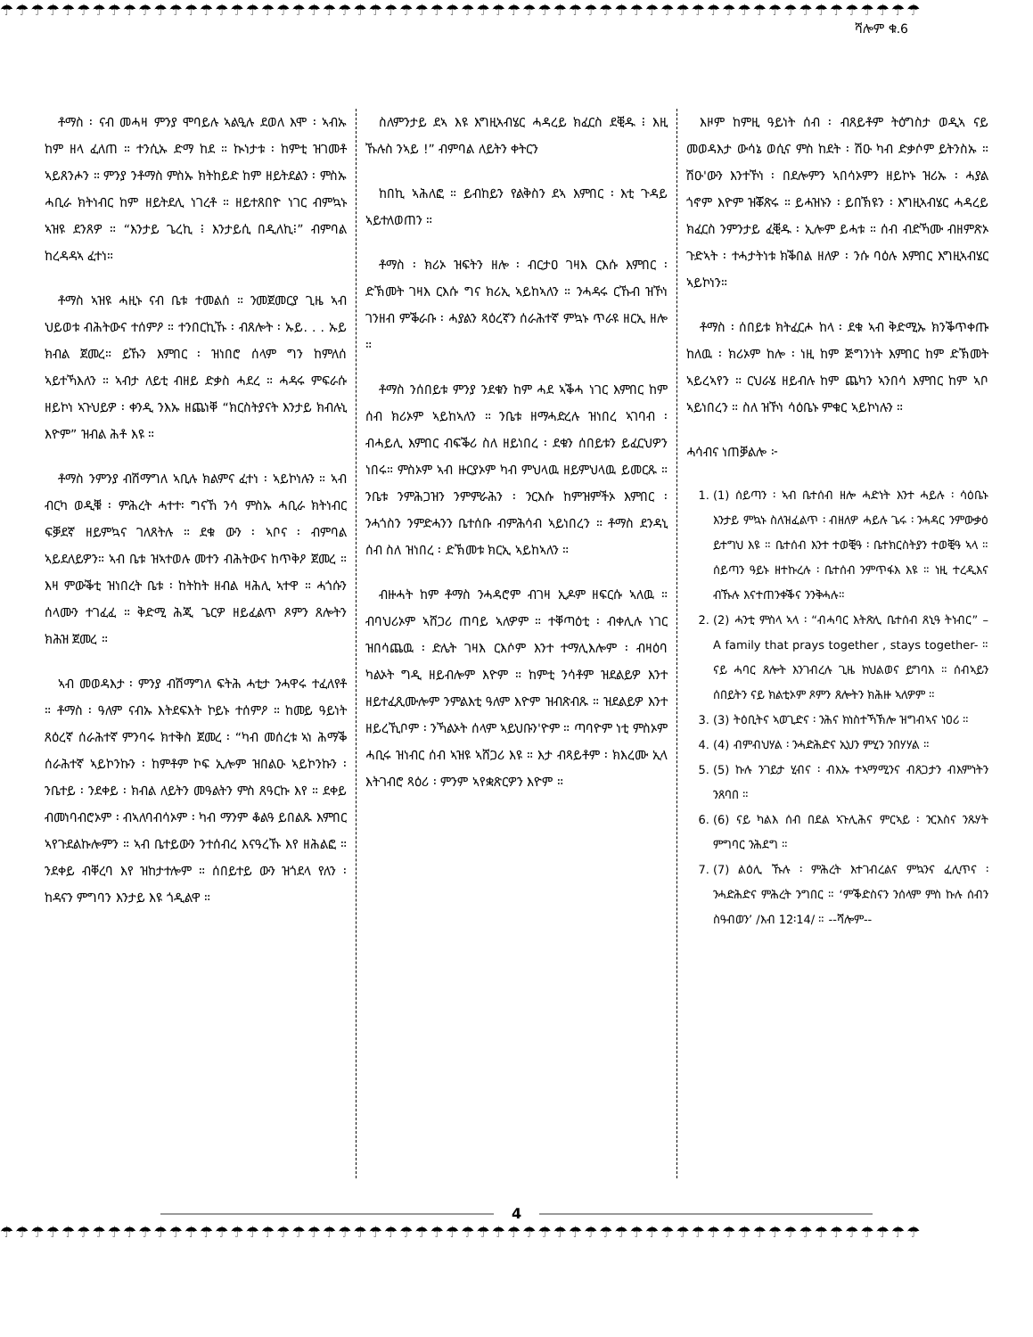☂☂☂☂☂☂☂☂☂☂☂☂☂☂☂☂☂☂☂☂☂☂☂☂☂☂☂☂☂☂☂☂☂☂☂☂☂☂☂☂☂☂☂☂☂☂☂☂☂☂☂☂☂☂☂☂☂☂☂☂
ሻሎም ቁ.6
ቶማስ ፡ ናብ መሓዛ ምንያ ሞባይሉ ኣልዒሉ ደወለ እሞ ፡ ኣብኡ ከም ዘላ ፈለጠ ። ተንሲኡ ድማ ከደ ። ኲነታቱ ፡ ከምቲ ዝገመቶ ኣይጸንሖን ። ምንያ ንቶማስ ምስኡ ክትከይድ ከም ዘይትደልን ፡ ምስኡ ሓቢራ ክትነብር ከም ዘይትደሊ ነገረቶ ። ዘይተጸበዮ ነገር ብምኳኑ ኣዝዩ ደንጸዎ ። “እንታይ ጌረኪ ፧ እንታይሲ በዲለኪ፧” ብምባል ከረዳዳኣ ፈተነ።
ቶማስ ኣዝዩ ሓዚኑ ናብ ቤቱ ተመልሰ ። ንመጀመርያ ጊዜ ኣብ ህይወቱ ብሕትውና ተሰምዖ ። ተንበርኪኹ ፡ ብጸሎት ፡ ኡይ. . . ኡይ ክብል ጀመረ። ይኹን እምበር ፡ ዝነበሮ ሰላም ግን ከምለሰ ኣይተኻእለን ። ኣብታ ለይቲ ብዘይ ድቃስ ሓደረ ። ሓዳሩ ምፍራሱ ዘይኮነ ኣጉህይዎ ፡ ቀንዲ ንእኡ ዘጨነቐ “ክርስትያናት እንታይ ክብሉኒ እዮም” ዝብል ሕቶ እዩ ።
ቶማስ ንምንያ ብሽማግለ ኣቢሉ ክልምና ፈተነ ፡ ኣይኮነሉን ። ኣብ ብርካ ወዲቑ ፡ ምሕረት ሓተተ፡ ግናኸ ንሳ ምስኡ ሓቢራ ክትነብር ፍቓደኛ ዘይምኳና ገለጸትሉ ። ደቁ ውን ፡ ኣቦና ፡ ብምባል ኣይደለይዎን። ኣብ ቤቱ ዝኣተወሉ መተን ብሕትውና ከጥቅዖ ጀመረ ። እዛ ምውቕቲ ዝነበረት ቤቱ ፡ ከትከት ዘብል ዛሕሊ ኣተዋ ። ሓጎሱን ሰላሙን ተገፈፈ ። ቅድሚ ሕጂ ጌርዎ ዘይፈልጥ ጾምን ጸሎትን ክሕዝ ጀመረ ።
ኣብ መወዳእታ ፡ ምንያ ብሽማግለ ፍትሕ ሓቲታ ንሓዋሩ ተፈለየቶ ። ቶማስ ፡ ዓለም ናብኡ እትደፍእት ኮይኑ ተሰምዖ ። ከመይ ዓይነት ጸዕረኛ ሰራሕተኛ ምንባሩ ክተቅስ ጀመረ ፡ “ካብ መሰረቱ ኣነ ሕማቕ ሰራሕተኛ ኣይኮንኩን ፡ ከምቶም ኮፍ ኢሎም ዝበልዑ ኣይኮንኩን ፡ ንቤተይ ፡ ንደቀይ ፡ ክብል ለይትን መዓልትን ምስ ጸዓርኩ እየ ። ደቀይ ብመነባብሮኦም ፡ ብኣለባብሳኦም ፡ ካብ ማንም ቆልዓ ይበልጹ እምበር ኣየጉደልኩሎምን ። ኣብ ቤተይውን ንተሰብረ እናዓረኹ እየ ዘሕልፎ ። ንደቀይ ብቐረባ እየ ዝከታተሎም ። ሰበይተይ ውን ዝጎደላ የለን ፡ ከዳናን ምግባን እንታይ እዩ ጎዲልዋ ።
ስለምንታይ ደኣ እዩ እግዚኣብሄር ሓዳረይ ክፈርስ ደቒዱ ፧ እዚ ኹሉስ ንኣይ !” ብምባል ለይትን ቀትርን
ከበኪ ኣሕለፎ ። ይብከይን የልቅስን ደኣ እምበር ፡ እቲ ጉዳይ ኣይተለወጠን ።
ቶማስ ፡ ክሪኦ ዝፍትን ዘሎ ፡ ብርታዐ ገዛእ ርእሱ እምበር ፡ ድኽመት ገዛእ ርእሱ ግና ክሪኢ ኣይከኣለን ። ንሓዳሩ ርኹብ ዝኾነ ገንዘብ ምቕራቡ ፡ ሓያልን ጻዕረኛን ሰራሕተኛ ምኳኑ ጥራዩ ዘርኢ ዘሎ ።
ቶማስ ንሰበይቱ ምንያ ንደቁን ከም ሓደ ኣቕሓ ነገር እምበር ከም ሰብ ክሪኦም ኣይከኣለን ። ንቤቱ ዘማሓድረሉ ዝነበረ ኣገባብ ፡ ብሓይሊ እምበር ብፍቕሪ ስለ ዘይነበረ ፡ ደቁን ሰበይቱን ይፈርህዎን ነበሩ። ምስኦም ኣብ ዙርያኦም ካብ ምህላዉ ዘይምህላዉ ይመርጹ ። ንቤቱ ንምሕጋዝን ንምምራሕን ፡ ንርእሱ ከምዝምችኦ እምበር ፡ ንሓጎስን ንምድሓንን ቤተሰቡ ብምሕሳብ ኣይነበረን ። ቶማስ ደንዳኒ ሰብ ስለ ዝነበረ ፡ ድኽመቱ ክርኢ ኣይከኣለን ።
ብዙሓት ከም ቶማስ ንሓዳሮም ብገዛ ኢዶም ዘፍርሱ ኣለዉ ። ብባህሪኦም ኣሸጋሪ ጠባይ ኣለዎም ። ተቐጣዕቲ ፡ ብቀሊሉ ነገር ዝበሳጨዉ ፡ ድሌት ገዛእ ርእሶም እንተ ተማሊእሎም ፡ ብዛዕባ ካልኦት ግዲ ዘይብሎም እዮም ። ከምቲ ንሳቶም ዝደልይዎ እንተ ዘይተፈጺሙሎም ንምልእቲ ዓለም እዮም ዝብጽብጹ ። ዝደልይዎ እንተ ዘይረኺቦም ፡ ንኻልኦት ሰላም ኣይህቡን'ዮም ። ጣባዮም ነቲ ምስኦም ሓቢሩ ዝነብር ሰብ ኣዝዩ ኣሸጋሪ እዩ ። እታ ብጻይቶም ፡ ክእረሙ ኢላ እትገብሮ ጻዕሪ ፡ ምንም ኣየቋጽርዎን እዮም ።
እዞም ከምዚ ዓይነት ሰብ ፡ ብጸይቶም ትዕግስታ ወዲኣ ናይ መወዳእታ ውሳኔ ወሲና ምስ ከደት ፡ ሽዑ ካብ ድቃሶም ይትንስኡ ። ሽዑ'ውን እንተኾነ ፡ በደሎምን ኣበሳኦምን ዘይኮኑ ዝሪኡ ፡ ሓያል ጎኖም እዮም ዝቖጽሩ ። ይሓዝኑን ፡ ይበኽዩን ፡ እግዚኣብሄር ሓዳረይ ክፈርስ ንምንታይ ፈቒዱ ፡ ኢሎም ይሓቱ ። ሰብ ብድኻሙ ብዘምጽኦ ጉድኣት ፡ ተሓታትነቱ ክቕበል ዘለዎ ፡ ንሱ ባዕሉ እምበር እግዚኣብሄር ኣይኮነን።
ቶማስ ፡ ሰበይቱ ክትፈርሖ ከላ ፡ ደቁ ኣብ ቅድሚኡ ክንቕጥቀጡ ከለዉ ፡ ክሪኦም ከሎ ፡ ነዚ ከም ጅግንነት እምበር ከም ድኽመት ኣይረኣየን ። ርህራሄ ዘይብሉ ከም ጨካን ኣንበሳ እምበር ከም ኣቦ ኣይነበረን ። ስለ ዝኾነ ሳዕቤኑ ምቁር ኣይኮነሉን ።
ሓሳብና ነጠቓልሎ ፦
1. (1) ሰይጣን ፡ ኣብ ቤተሰብ ዘሎ ሓድነት እንተ ሓይሉ ፡ ሳዕቤኑ እንታይ ምኳኑ ስለዝፈልጥ ፡ ብዘለዎ ሓይሉ ጌሩ ፡ ንሓዳር ንምውቃዕ ይተግህ እዩ ። ቤተሰብ እንተ ተወቒዓ ፡ ቤተክርስትያን ተወቒዓ ኣላ ። ሰይጣን ዓይኑ ዘተኩረሉ ፡ ቤተሰብ ንምጥፋእ እዩ ። ነዚ ተረዲእና ብኹሉ እናተጠንቀቕና ንንቅሓሉ።
2. (2) ሓንቲ ምስላ ኣላ ፡ “ብሓባር እትጽሊ ቤተሰብ ጸኒዓ ትነብር” – A family that prays together , stays together- ። ናይ ሓባር ጸሎት እንገብረሉ ጊዜ ክህልወና ይግባእ ። ሰብኣይን ሰበይትን ናይ ክልቲኦም ጾምን ጸሎትን ክሕዙ ኣለዎም ።
3. (3) ትዕቢትና ኣወጊድና ፡ ንሕና ክነስተኻኽሎ ዝግብኣና ነዐሪ ።
4. (4) ብምብህሃል ፡ ንሓድሕድና ኢህን ምሂን ንበሃሃል ።
5. (5) ኩሉ ንገይታ ሂብና ፡ ብእኡ ተኣማሚንና ብጸጋታን ብእምነትን ንጸባበ ።
6. (6) ናይ ካልእ ሰብ በደል ኣጉሊሕና ምርኣይ ፡ ንርእስና ንጹሃት ምግባር ንሕደግ ።
7. (7) ልዕሊ ኹሉ ፡ ምሕረት እተገብረልና ምኳንና ፈሊጥና ፡ ንሓድሕድና ምሕረት ንግበር ። ‘ምቕድስናን ንሰላም ምስ ኩሉ ሰብን ስዓብወን’ /እብ 12፡14/ ። --ሻሎም--
4
☂☂☂☂☂☂☂☂☂☂☂☂☂☂☂☂☂☂☂☂☂☂☂☂☂☂☂☂☂☂☂☂☂☂☂☂☂☂☂☂☂☂☂☂☂☂☂☂☂☂☂☂☂☂☂☂☂☂☂☂